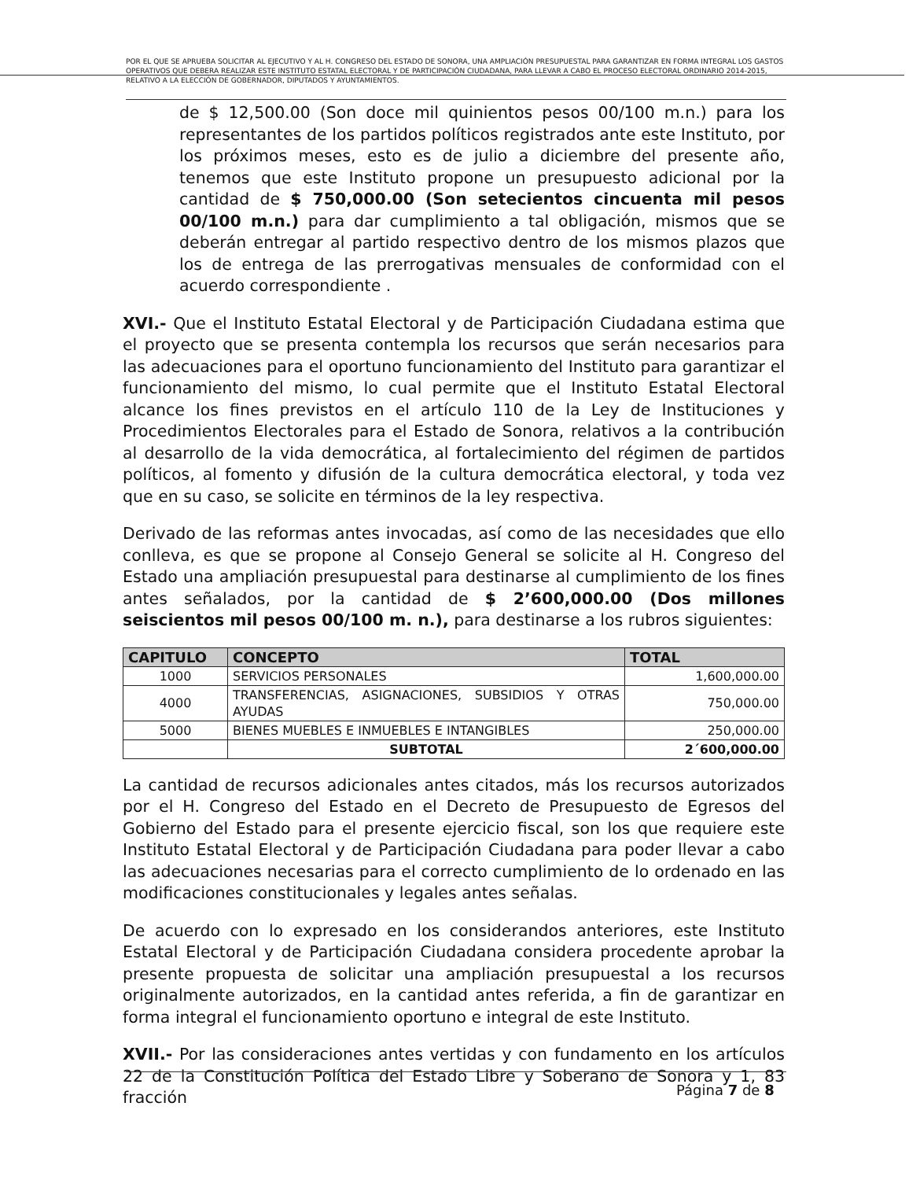POR EL QUE SE APRUEBA SOLICITAR AL EJECUTIVO Y AL H. CONGRESO DEL ESTADO DE SONORA, UNA AMPLIACIÓN PRESUPUESTAL PARA GARANTIZAR EN FORMA INTEGRAL LOS GASTOS OPERATIVOS QUE DEBERA REALIZAR ESTE INSTITUTO ESTATAL ELECTORAL Y DE PARTICIPACIÓN CIUDADANA, PARA LLEVAR A CABO EL PROCESO ELECTORAL ORDINARIO 2014-2015, RELATIVO A LA ELECCIÓN DE GOBERNADOR, DIPUTADOS Y AYUNTAMIENTOS.
de $ 12,500.00 (Son doce mil quinientos pesos 00/100 m.n.) para los representantes de los partidos políticos registrados ante este Instituto, por los próximos meses, esto es de julio a diciembre del presente año, tenemos que este Instituto propone un presupuesto adicional por la cantidad de $ 750,000.00 (Son setecientos cincuenta mil pesos 00/100 m.n.) para dar cumplimiento a tal obligación, mismos que se deberán entregar al partido respectivo dentro de los mismos plazos que los de entrega de las prerrogativas mensuales de conformidad con el acuerdo correspondiente .
XVI.- Que el Instituto Estatal Electoral y de Participación Ciudadana estima que el proyecto que se presenta contempla los recursos que serán necesarios para las adecuaciones para el oportuno funcionamiento del Instituto para garantizar el funcionamiento del mismo, lo cual permite que el Instituto Estatal Electoral alcance los fines previstos en el artículo 110 de la Ley de Instituciones y Procedimientos Electorales para el Estado de Sonora, relativos a la contribución al desarrollo de la vida democrática, al fortalecimiento del régimen de partidos políticos, al fomento y difusión de la cultura democrática electoral, y toda vez que en su caso, se solicite en términos de la ley respectiva.
Derivado de las reformas antes invocadas, así como de las necesidades que ello conlleva, es que se propone al Consejo General se solicite al H. Congreso del Estado una ampliación presupuestal para destinarse al cumplimiento de los fines antes señalados, por la cantidad de $ 2’600,000.00 (Dos millones seiscientos mil pesos 00/100 m. n.), para destinarse a los rubros siguientes:
| CAPITULO | CONCEPTO | TOTAL |
| --- | --- | --- |
| 1000 | SERVICIOS PERSONALES | 1,600,000.00 |
| 4000 | TRANSFERENCIAS, ASIGNACIONES, SUBSIDIOS Y OTRAS AYUDAS | 750,000.00 |
| 5000 | BIENES MUEBLES E INMUEBLES E INTANGIBLES | 250,000.00 |
| | SUBTOTAL | 2´600,000.00 |
La cantidad de recursos adicionales antes citados, más los recursos autorizados por el H. Congreso del Estado en el Decreto de Presupuesto de Egresos del Gobierno del Estado para el presente ejercicio fiscal, son los que requiere este Instituto Estatal Electoral y de Participación Ciudadana para poder llevar a cabo las adecuaciones necesarias para el correcto cumplimiento de lo ordenado en las modificaciones constitucionales y legales antes señalas.
De acuerdo con lo expresado en los considerandos anteriores, este Instituto Estatal Electoral y de Participación Ciudadana considera procedente aprobar la presente propuesta de solicitar una ampliación presupuestal a los recursos originalmente autorizados, en la cantidad antes referida, a fin de garantizar en forma integral el funcionamiento oportuno e integral de este Instituto.
XVII.- Por las consideraciones antes vertidas y con fundamento en los artículos 22 de la Constitución Política del Estado Libre y Soberano de Sonora y 1, 83 fracción
Página 7 de 8